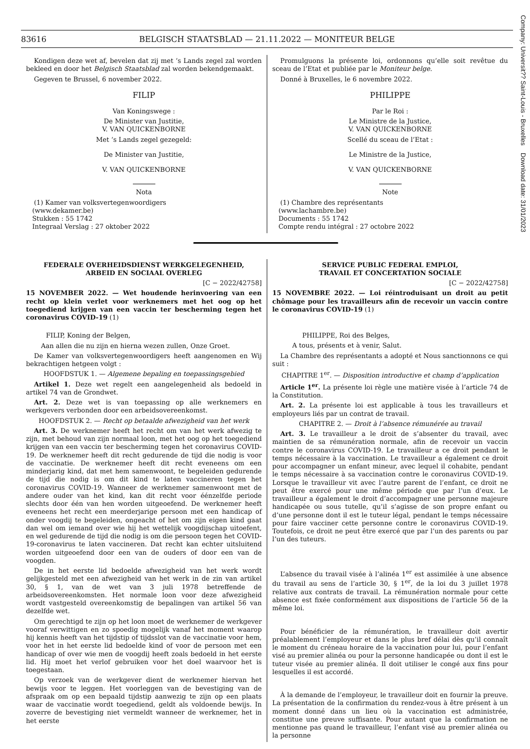Company: Universit?? Saint-Louis - Bruxelles Download date: 31/01/2023
83616 BELGISCH STAATSBLAD — 21.11.2022 — MONITEUR BELGE
Kondigen deze wet af, bevelen dat zij met ’s Lands zegel zal worden bekleed en door het Belgisch Staatsblad zal worden bekendgemaakt.
Gegeven te Brussel, 6 november 2022.
FILIP
Van Koningswege :
De Minister van Justitie,
V. VAN QUICKENBORNE
Met ’s Lands zegel gezegeld:
De Minister van Justitie,
V. VAN QUICKENBORNE
Nota
(1) Kamer van volksvertegenwoordigers
(www.dekamer.be)
Stukken : 55 1742
Integraal Verslag : 27 oktober 2022
Promulguons la présente loi, ordonnons qu’elle soit revêtue du sceau de l’Etat et publiée par le Moniteur belge.
Donné à Bruxelles, le 6 novembre 2022.
PHILIPPE
Par le Roi :
Le Ministre de la Justice,
V. VAN QUICKENBORNE
Scellé du sceau de l’Etat :
Le Ministre de la Justice,
V. VAN QUICKENBORNE
Note
(1) Chambre des représentants
(www.lachambre.be)
Documents : 55 1742
Compte rendu intégral : 27 octobre 2022
FEDERALE OVERHEIDSDIENST WERKGELEGENHEID,
ARBEID EN SOCIAAL OVERLEG
[C − 2022/42758]
15 NOVEMBER 2022. — Wet houdende herinvoering van een recht op klein verlet voor werknemers met het oog op het toegediend krijgen van een vaccin ter bescherming tegen het coronavirus COVID-19 (1)
FILIP, Koning der Belgen,
Aan allen die nu zijn en hierna wezen zullen, Onze Groet.
De Kamer van volksvertegenwoordigers heeft aangenomen en Wij bekrachtigen hetgeen volgt :
HOOFDSTUK 1. — Algemene bepaling en toepassingsgebied
Artikel 1. Deze wet regelt een aangelegenheid als bedoeld in artikel 74 van de Grondwet.
Art. 2. Deze wet is van toepassing op alle werknemers en werkgevers verbonden door een arbeidsovereenkomst.
HOOFDSTUK 2. — Recht op betaalde afwezigheid van het werk
Art. 3. De werknemer heeft het recht om van het werk afwezig te zijn, met behoud van zijn normaal loon, met het oog op het toegediend krijgen van een vaccin ter bescherming tegen het coronavirus COVID-19. De werknemer heeft dit recht gedurende de tijd die nodig is voor de vaccinatie. De werknemer heeft dit recht eveneens om een minderjarig kind, dat met hem samenwoont, te begeleiden gedurende de tijd die nodig is om dit kind te laten vaccineren tegen het coronavirus COVID-19. Wanneer de werknemer samenwoont met de andere ouder van het kind, kan dit recht voor éénzelfde periode slechts door één van hen worden uitgeoefend. De werknemer heeft eveneens het recht een meerderjarige persoon met een handicap of onder voogdij te begeleiden, ongeacht of het om zijn eigen kind gaat dan wel om iemand over wie hij het wettelijk voogdijschap uitoefent, en wel gedurende de tijd die nodig is om die persoon tegen het COVID-19-coronavirus te laten vaccineren. Dat recht kan echter uitsluitend worden uitgeoefend door een van de ouders of door een van de voogden.
De in het eerste lid bedoelde afwezigheid van het werk wordt gelijkgesteld met een afwezigheid van het werk in de zin van artikel 30, § 1, van de wet van 3 juli 1978 betreffende de arbeidsovereenkomsten. Het normale loon voor deze afwezigheid wordt vastgesteld overeenkomstig de bepalingen van artikel 56 van dezelfde wet.
Om gerechtigd te zijn op het loon moet de werknemer de werkgever vooraf verwittigen en zo spoedig mogelijk vanaf het moment waarop hij kennis heeft van het tijdstip of tijdsslot van de vaccinatie voor hem, voor het in het eerste lid bedoelde kind of voor de persoon met een handicap of over wie men de voogdij heeft zoals bedoeld in het eerste lid. Hij moet het verlof gebruiken voor het doel waarvoor het is toegestaan.
Op verzoek van de werkgever dient de werknemer hiervan het bewijs voor te leggen. Het voorleggen van de bevestiging van de afspraak om op een bepaald tijdstip aanwezig te zijn op een plaats waar de vaccinatie wordt toegediend, geldt als voldoende bewijs. In zoverre de bevestiging niet vermeldt wanneer de werknemer, het in het eerste
SERVICE PUBLIC FEDERAL EMPLOI,
TRAVAIL ET CONCERTATION SOCIALE
[C − 2022/42758]
15 NOVEMBRE 2022. — Loi réintroduisant un droit au petit chômage pour les travailleurs afin de recevoir un vaccin contre le coronavirus COVID-19 (1)
PHILIPPE, Roi des Belges,
A tous, présents et à venir, Salut.
La Chambre des représentants a adopté et Nous sanctionnons ce qui suit :
CHAPITRE 1<sup>er</sup>. — Disposition introductive et champ d’application
Article 1<sup>er</sup>. La présente loi règle une matière visée à l’article 74 de la Constitution.
Art. 2. La présente loi est applicable à tous les travailleurs et employeurs liés par un contrat de travail.
CHAPITRE 2. — Droit à l’absence rémunérée au travail
Art. 3. Le travailleur a le droit de s’absenter du travail, avec maintien de sa rémunération normale, afin de recevoir un vaccin contre le coronavirus COVID-19. Le travailleur a ce droit pendant le temps nécessaire à la vaccination. Le travailleur a également ce droit pour accompagner un enfant mineur, avec lequel il cohabite, pendant le temps nécessaire à sa vaccination contre le coronavirus COVID-19. Lorsque le travailleur vit avec l’autre parent de l’enfant, ce droit ne peut être exercé pour une même période que par l’un d’eux. Le travailleur a également le droit d’accompagner une personne majeure handicapée ou sous tutelle, qu’il s’agisse de son propre enfant ou d’une personne dont il est le tuteur légal, pendant le temps nécessaire pour faire vacciner cette personne contre le coronavirus COVID-19. Toutefois, ce droit ne peut être exercé que par l’un des parents ou par l’un des tuteurs.
L’absence du travail visée à l’alinéa 1<sup>er</sup> est assimilée à une absence du travail au sens de l’article 30, § 1<sup>er</sup>, de la loi du 3 juillet 1978 relative aux contrats de travail. La rémunération normale pour cette absence est fixée conformément aux dispositions de l’article 56 de la même loi.
Pour bénéficier de la rémunération, le travailleur doit avertir préalablement l’employeur et dans le plus bref délai dès qu’il connaît le moment du créneau horaire de la vaccination pour lui, pour l’enfant visé au premier alinéa ou pour la personne handicapée ou dont il est le tuteur visée au premier alinéa. Il doit utiliser le congé aux fins pour lesquelles il est accordé.
À la demande de l’employeur, le travailleur doit en fournir la preuve. La présentation de la confirmation du rendez-vous à être présent à un moment donné dans un lieu où la vaccination est administrée, constitue une preuve suffisante. Pour autant que la confirmation ne mentionne pas quand le travailleur, l’enfant visé au premier alinéa ou la personne